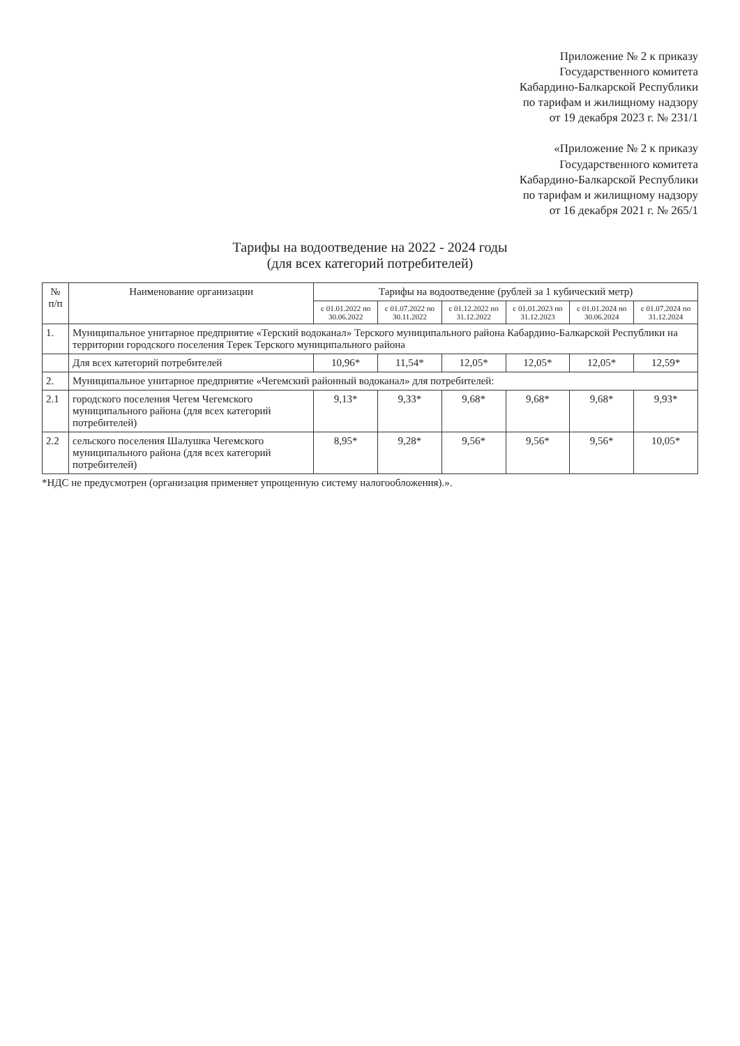Приложение № 2 к приказу
Государственного комитета
Кабардино-Балкарской Республики
по тарифам и жилищному надзору
от 19 декабря 2023 г. № 231/1
«Приложение № 2 к приказу
Государственного комитета
Кабардино-Балкарской Республики
по тарифам и жилищному надзору
от 16 декабря 2021 г. № 265/1
Тарифы на водоотведение на 2022 - 2024 годы
(для всех категорий потребителей)
| № п/п | Наименование организации | Тарифы на водоотведение (рублей за 1 кубический метр) | | | | | |
| --- | --- | --- | --- | --- | --- | --- | --- |
| | | с 01.01.2022 по 30.06.2022 | с 01.07.2022 по 30.11.2022 | с 01.12.2022 по 31.12.2022 | с 01.01.2023 по 31.12.2023 | с 01.01.2024 по 30.06.2024 | с 01.07.2024 по 31.12.2024 |
| 1. | Муниципальное унитарное предприятие «Терский водоканал» Терского муниципального района Кабардино-Балкарской Республики на территории городского поселения Терек Терского муниципального района | | | | | | |
| | Для всех категорий потребителей | 10,96* | 11,54* | 12,05* | 12,05* | 12,05* | 12,59* |
| 2. | Муниципальное унитарное предприятие «Чегемский районный водоканал» для потребителей: | | | | | | |
| 2.1 | городского поселения Чегем Чегемского муниципального района (для всех категорий потребителей) | 9,13* | 9,33* | 9,68* | 9,68* | 9,68* | 9,93* |
| 2.2 | сельского поселения Шалушка Чегемского муниципального района (для всех категорий потребителей) | 8,95* | 9,28* | 9,56* | 9,56* | 9,56* | 10,05* |
*НДС не предусмотрен (организация применяет упрощенную систему налогообложения).».